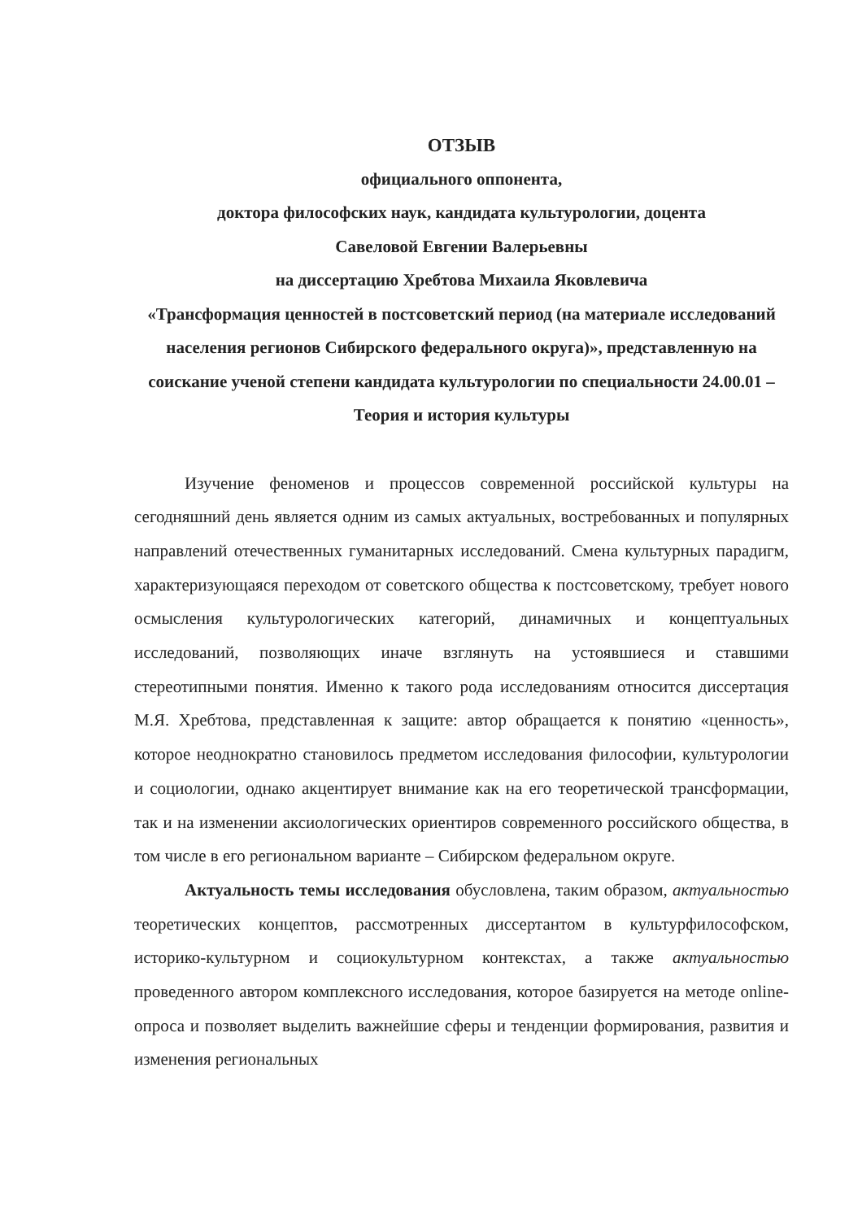ОТЗЫВ
официального оппонента,
доктора философских наук, кандидата культурологии, доцента
Савеловой Евгении Валерьевны
на диссертацию Хребтова Михаила Яковлевича
«Трансформация ценностей в постсоветский период (на материале исследований населения регионов Сибирского федерального округа)», представленную на соискание ученой степени кандидата культурологии по специальности 24.00.01 – Теория и история культуры
Изучение феноменов и процессов современной российской культуры на сегодняшний день является одним из самых актуальных, востребованных и популярных направлений отечественных гуманитарных исследований. Смена культурных парадигм, характеризующаяся переходом от советского общества к постсоветскому, требует нового осмысления культурологических категорий, динамичных и концептуальных исследований, позволяющих иначе взглянуть на устоявшиеся и ставшими стереотипными понятия. Именно к такого рода исследованиям относится диссертация М.Я. Хребтова, представленная к защите: автор обращается к понятию «ценность», которое неоднократно становилось предметом исследования философии, культурологии и социологии, однако акцентирует внимание как на его теоретической трансформации, так и на изменении аксиологических ориентиров современного российского общества, в том числе в его региональном варианте – Сибирском федеральном округе.
Актуальность темы исследования обусловлена, таким образом, актуальностью теоретических концептов, рассмотренных диссертантом в культурфилософском, историко-культурном и социокультурном контекстах, а также актуальностью проведенного автором комплексного исследования, которое базируется на методе online-опроса и позволяет выделить важнейшие сферы и тенденции формирования, развития и изменения региональных